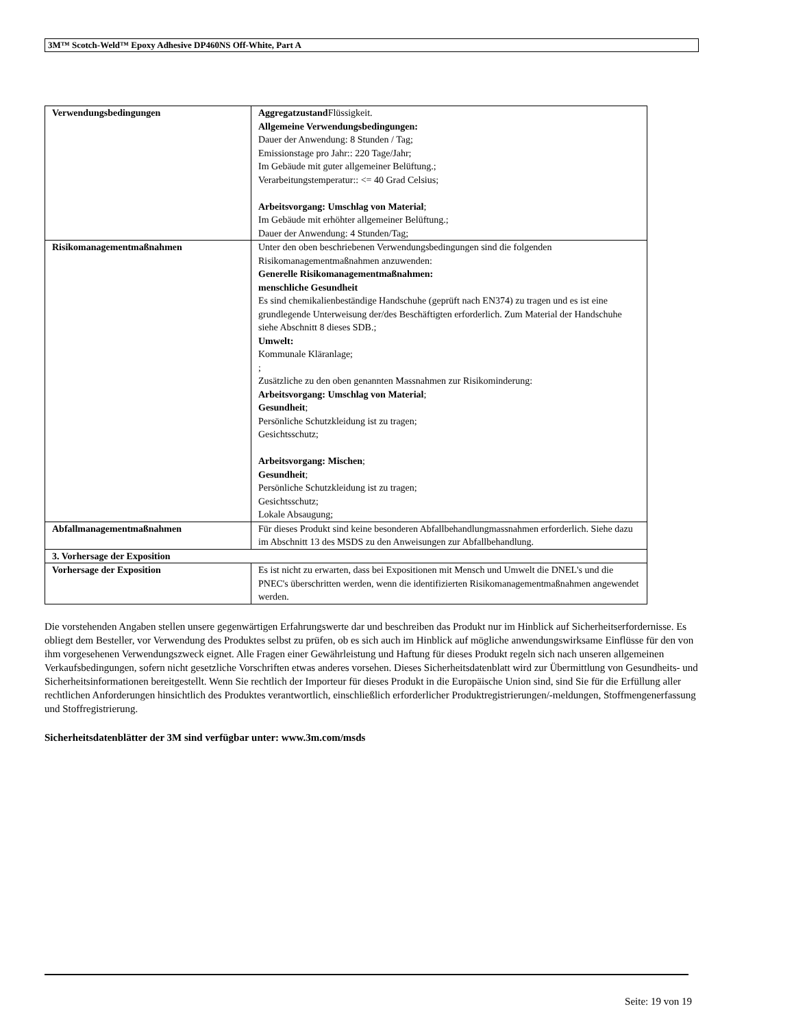3M™ Scotch-Weld™ Epoxy Adhesive DP460NS Off-White, Part A
| Verwendungsbedingungen | Aggregatzustand Flüssigkeit. Allgemeine Verwendungsbedingungen: Dauer der Anwendung: 8 Stunden / Tag; Emissionstage pro Jahr:: 220 Tage/Jahr; Im Gebäude mit guter allgemeiner Belüftung.; Verarbeitungstemperatur:: <= 40 Grad Celsius; Arbeitsvorgang: Umschlag von Material ; Im Gebäude mit erhöhter allgemeiner Belüftung.; Dauer der Anwendung: 4 Stunden/Tag; |
| Risikomanagementmaßnahmen | Unter den oben beschriebenen Verwendungsbedingungen sind die folgenden Risikomanagementmaßnahmen anzuwenden: Generelle Risikomanagementmaßnahmen: menschliche Gesundheit Es sind chemikalienbeständige Handschuhe (geprüft nach EN374) zu tragen und es ist eine grundlegende Unterweisung der/des Beschäftigten erforderlich. Zum Material der Handschuhe siehe Abschnitt 8 dieses SDB.; Umwelt: Kommunale Kläranlage; ; Zusätzliche zu den oben genannten Massnahmen zur Risikominderung: Arbeitsvorgang: Umschlag von Material ; Gesundheit ; Persönliche Schutzkleidung ist zu tragen; Gesichtsschutz; Arbeitsvorgang: Mischen ; Gesundheit ; Persönliche Schutzkleidung ist zu tragen; Gesichtsschutz; Lokale Absaugung; |
| Abfallmanagementmaßnahmen | Für dieses Produkt sind keine besonderen Abfallbehandlungmassnahmen erforderlich. Siehe dazu im Abschnitt 13 des MSDS zu den Anweisungen zur Abfallbehandlung. |
| 3. Vorhersage der Exposition | |
| Vorhersage der Exposition | Es ist nicht zu erwarten, dass bei Expositionen mit Mensch und Umwelt die DNEL's und die PNEC's überschritten werden, wenn die identifizierten Risikomanagementmaßnahmen angewendet werden. |
Die vorstehenden Angaben stellen unsere gegenwärtigen Erfahrungswerte dar und beschreiben das Produkt nur im Hinblick auf Sicherheitserfordernisse. Es obliegt dem Besteller, vor Verwendung des Produktes selbst zu prüfen, ob es sich auch im Hinblick auf mögliche anwendungswirksame Einflüsse für den von ihm vorgesehenen Verwendungszweck eignet. Alle Fragen einer Gewährleistung und Haftung für dieses Produkt regeln sich nach unseren allgemeinen Verkaufsbedingungen, sofern nicht gesetzliche Vorschriften etwas anderes vorsehen. Dieses Sicherheitsdatenblatt wird zur Übermittlung von Gesundheits- und Sicherheitsinformationen bereitgestellt. Wenn Sie rechtlich der Importeur für dieses Produkt in die Europäische Union sind, sind Sie für die Erfüllung aller rechtlichen Anforderungen hinsichtlich des Produktes verantwortlich, einschließlich erforderlicher Produktregistrierungen/-meldungen, Stoffmengenerfassung und Stoffregistrierung.
Sicherheitsdatenblätter der 3M sind verfügbar unter: www.3m.com/msds
Seite: 19 von 19